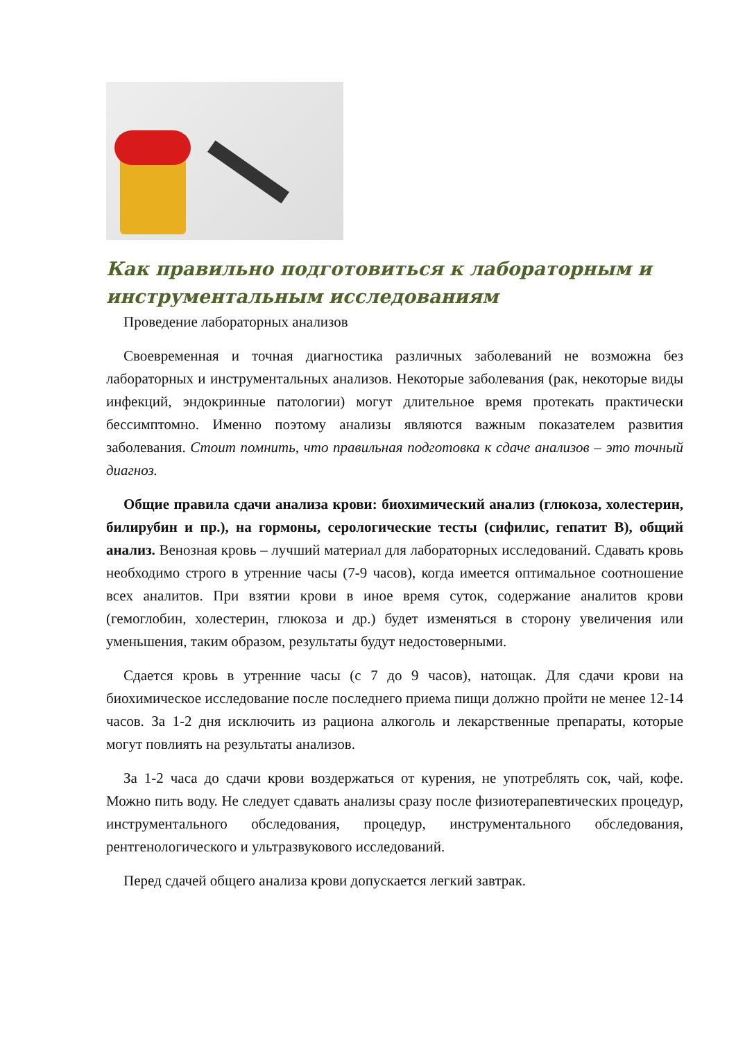Как правильно подготовиться к лабораторным и инструментальным исследованиям
Проведение лабораторных анализов
Своевременная и точная диагностика различных заболеваний не возможна без лабораторных и инструментальных анализов. Некоторые заболевания (рак, некоторые виды инфекций, эндокринные патологии) могут длительное время протекать практически бессимптомно. Именно поэтому анализы являются важным показателем развития заболевания. Стоит помнить, что правильная подготовка к сдаче анализов – это точный диагноз.
Общие правила сдачи анализа крови: биохимический анализ (глюкоза, холестерин, билирубин и пр.), на гормоны, серологические тесты (сифилис, гепатит В), общий анализ. Венозная кровь – лучший материал для лабораторных исследований. Сдавать кровь необходимо строго в утренние часы (7-9 часов), когда имеется оптимальное соотношение всех аналитов. При взятии крови в иное время суток, содержание аналитов крови (гемоглобин, холестерин, глюкоза и др.) будет изменяться в сторону увеличения или уменьшения, таким образом, результаты будут недостоверными.
Сдается кровь в утренние часы (с 7 до 9 часов), натощак. Для сдачи крови на биохимическое исследование после последнего приема пищи должно пройти не менее 12-14 часов. За 1-2 дня исключить из рациона алкоголь и лекарственные препараты, которые могут повлиять на результаты анализов.
За 1-2 часа до сдачи крови воздержаться от курения, не употреблять сок, чай, кофе. Можно пить воду. Не следует сдавать анализы сразу после физиотерапевтических процедур, инструментального обследования, процедур, инструментального обследования, рентгенологического и ультразвукового исследований.
Перед сдачей общего анализа крови допускается легкий завтрак.